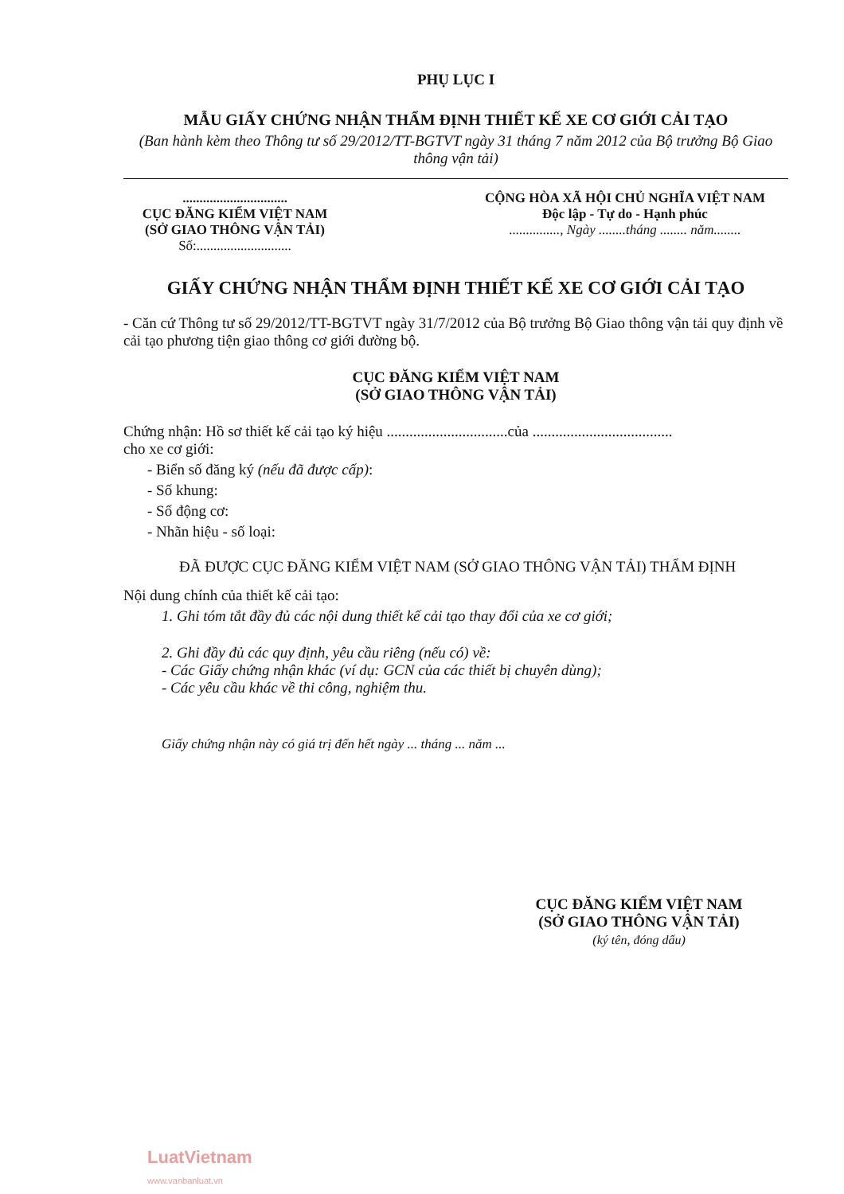PHỤ LỤC I
MẪU GIẤY CHỨNG NHẬN THẨM ĐỊNH THIẾT KẾ XE CƠ GIỚI CẢI TẠO
(Ban hành kèm theo Thông tư số 29/2012/TT-BGTVT ngày 31 tháng 7 năm 2012 của Bộ trưởng Bộ Giao thông vận tải)
...............................
CỤC ĐĂNG KIỂM VIỆT NAM
(SỞ GIAO THÔNG VẬN TẢI)
Số:............................
CỘNG HÒA XÃ HỘI CHỦ NGHĨA VIỆT NAM
Độc lập - Tự do - Hạnh phúc
..............., Ngày ........tháng ........ năm........
GIẤY CHỨNG NHẬN THẨM ĐỊNH THIẾT KẾ XE CƠ GIỚI CẢI TẠO
- Căn cứ Thông tư số 29/2012/TT-BGTVT ngày 31/7/2012 của Bộ trưởng Bộ Giao thông vận tải quy định về cải tạo phương tiện giao thông cơ giới đường bộ.
CỤC ĐĂNG KIỂM VIỆT NAM
(SỞ GIAO THÔNG VẬN TẢI)
Chứng nhận: Hồ sơ thiết kế cải tạo ký hiệu ................................của .....................................
cho xe cơ giới:
- Biển số đăng ký (nếu đã được cấp):
- Số khung:
- Số động cơ:
- Nhãn hiệu - số loại:
ĐÃ ĐƯỢC CỤC ĐĂNG KIỂM VIỆT NAM (SỞ GIAO THÔNG VẬN TẢI) THẨM ĐỊNH
Nội dung chính của thiết kế cải tạo:
1. Ghi tóm tắt đầy đủ các nội dung thiết kế cải tạo thay đổi của xe cơ giới;
2. Ghi đầy đủ các quy định, yêu cầu riêng (nếu có) về:
- Các Giấy chứng nhận khác (ví dụ: GCN của các thiết bị chuyên dùng);
- Các yêu cầu khác về thi công, nghiệm thu.
Giấy chứng nhận này có giá trị đến hết ngày ... tháng ... năm ...
CỤC ĐĂNG KIỂM VIỆT NAM
(SỞ GIAO THÔNG VẬN TẢI)
(ký tên, đóng dấu)
LuatVietnam
www.vanbanluat.vn